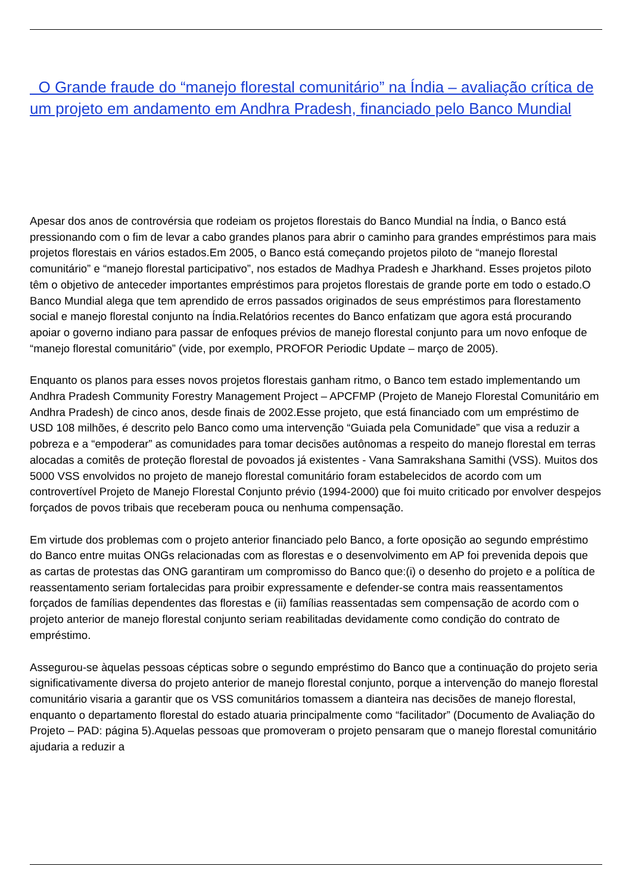O Grande fraude do “manejo florestal comunitário” na Índia – avaliação crítica de um projeto em andamento em Andhra Pradesh, financiado pelo Banco Mundial
Apesar dos anos de controvérsia que rodeiam os projetos florestais do Banco Mundial na Índia, o Banco está pressionando com o fim de levar a cabo grandes planos para abrir o caminho para grandes empréstimos para mais projetos florestais en vários estados.Em 2005, o Banco está começando projetos piloto de “manejo florestal comunitário” e “manejo florestal participativo”, nos estados de Madhya Pradesh e Jharkhand. Esses projetos piloto têm o objetivo de anteceder importantes empréstimos para projetos florestais de grande porte em todo o estado.O Banco Mundial alega que tem aprendido de erros passados originados de seus empréstimos para florestamento social e manejo florestal conjunto na Índia.Relatórios recentes do Banco enfatizam que agora está procurando apoiar o governo indiano para passar de enfoques prévios de manejo florestal conjunto para um novo enfoque de “manejo florestal comunitário” (vide, por exemplo, PROFOR Periodic Update – março de 2005).
Enquanto os planos para esses novos projetos florestais ganham ritmo, o Banco tem estado implementando um Andhra Pradesh Community Forestry Management Project – APCFMP (Projeto de Manejo Florestal Comunitário em Andhra Pradesh) de cinco anos, desde finais de 2002.Esse projeto, que está financiado com um empréstimo de USD 108 milhões, é descrito pelo Banco como uma intervenção “Guiada pela Comunidade” que visa a reduzir a pobreza e a “empoderar” as comunidades para tomar decisões autônomas a respeito do manejo florestal em terras alocadas a comitês de proteção florestal de povoados já existentes - Vana Samrakshana Samithi (VSS). Muitos dos 5000 VSS envolvidos no projeto de manejo florestal comunitário foram estabelecidos de acordo com um controvertível Projeto de Manejo Florestal Conjunto prévio (1994-2000) que foi muito criticado por envolver despejos forçados de povos tribais que receberam pouca ou nenhuma compensação.
Em virtude dos problemas com o projeto anterior financiado pelo Banco, a forte oposição ao segundo empréstimo do Banco entre muitas ONGs relacionadas com as florestas e o desenvolvimento em AP foi prevenida depois que as cartas de protestas das ONG garantiram um compromisso do Banco que:(i) o desenho do projeto e a política de reassentamento seriam fortalecidas para proibir expressamente e defender-se contra mais reassentamentos forçados de famílias dependentes das florestas e (ii) famílias reassentadas sem compensação de acordo com o projeto anterior de manejo florestal conjunto seriam reabilitadas devidamente como condição do contrato de empréstimo.
Assegurou-se àquelas pessoas cépticas sobre o segundo empréstimo do Banco que a continuação do projeto seria significativamente diversa do projeto anterior de manejo florestal conjunto, porque a intervenção do manejo florestal comunitário visaria a garantir que os VSS comunitários tomassem a dianteira nas decisões de manejo florestal, enquanto o departamento florestal do estado atuaria principalmente como “facilitador” (Documento de Avaliação do Projeto – PAD: página 5).Aquelas pessoas que promoveram o projeto pensaram que o manejo florestal comunitário ajudaria a reduzir a